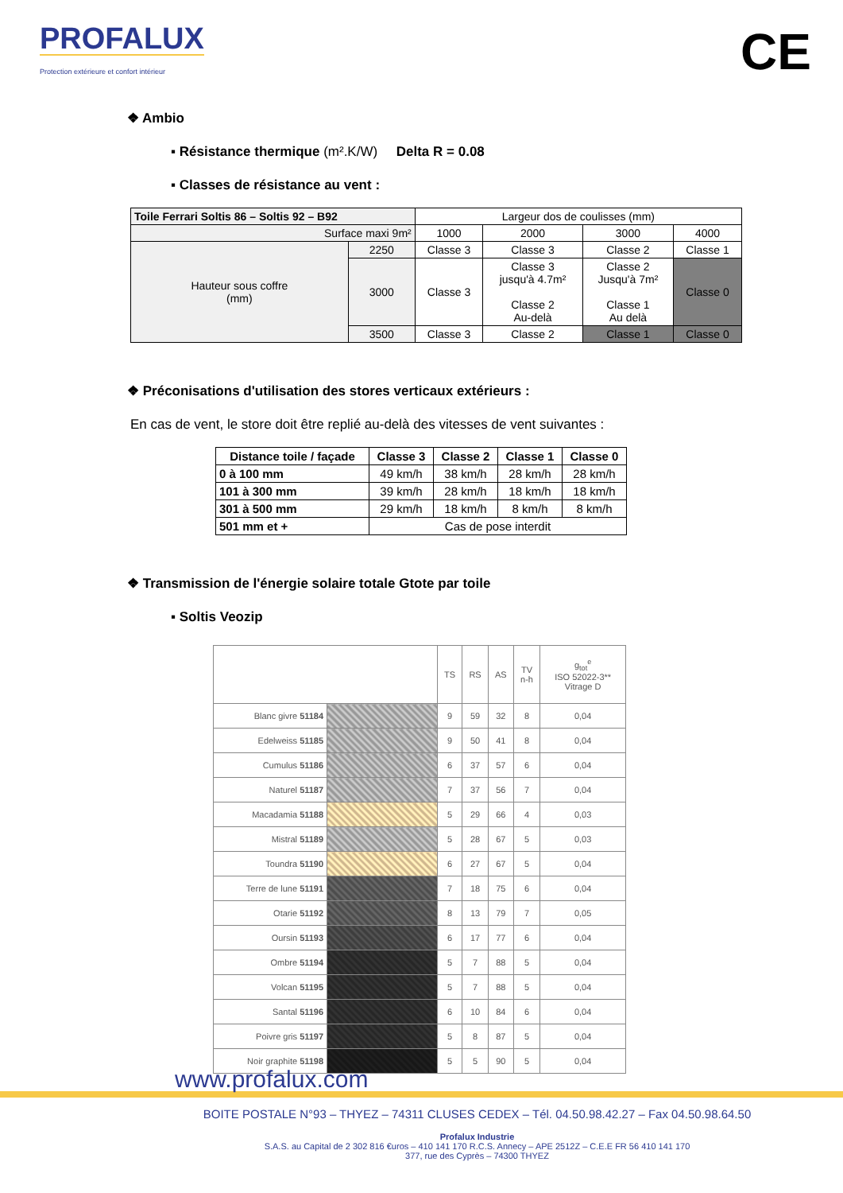PROFALUX
Protection extérieure et confort intérieur
CE
❖ Ambio
▪ Résistance thermique (m².K/W) Delta R = 0.08
▪ Classes de résistance au vent :
| Toile Ferrari Soltis 86 – Soltis 92 – B92 | | Largeur dos de coulisses (mm) | | | |
| Surface maxi 9m² | | 1000 | 2000 | 3000 | 4000 |
| Hauteur sous coffre (mm) | 2250 | Classe 3 | Classe 3 | Classe 2 | Classe 1 |
| | 3000 | Classe 3 | Classe 3 jusqu'à 4.7m² Classe 2 Au-delà | Classe 2 Jusqu'à 7m² Classe 1 Au delà | Classe 0 |
| | 3500 | Classe 3 | Classe 2 | Classe 1 | Classe 0 |
❖ Préconisations d'utilisation des stores verticaux extérieurs :
En cas de vent, le store doit être replié au-delà des vitesses de vent suivantes :
| Distance toile / façade | Classe 3 | Classe 2 | Classe 1 | Classe 0 |
| --- | --- | --- | --- | --- |
| 0 à 100 mm | 49 km/h | 38 km/h | 28 km/h | 28 km/h |
| 101 à 300 mm | 39 km/h | 28 km/h | 18 km/h | 18 km/h |
| 301 à 500 mm | 29 km/h | 18 km/h | 8 km/h | 8 km/h |
| 501 mm et + | Cas de pose interdit | | | |
❖ Transmission de l'énergie solaire totale Gtote par toile
▪ Soltis Veozip
| | | TS | RS | AS | TV n-h | g<sub>tot</sub><sup>e</sup> ISO 52022-3** Vitrage D |
| Blanc givre 51184 | | 9 | 59 | 32 | 8 | 0,04 |
| Edelweiss 51185 | | 9 | 50 | 41 | 8 | 0,04 |
| Cumulus 51186 | | 6 | 37 | 57 | 6 | 0,04 |
| Naturel 51187 | | 7 | 37 | 56 | 7 | 0,04 |
| Macadamia 51188 | | 5 | 29 | 66 | 4 | 0,03 |
| Mistral 51189 | | 5 | 28 | 67 | 5 | 0,03 |
| Toundra 51190 | | 6 | 27 | 67 | 5 | 0,04 |
| Terre de lune 51191 | | 7 | 18 | 75 | 6 | 0,04 |
| Otarie 51192 | | 8 | 13 | 79 | 7 | 0,05 |
| Oursin 51193 | | 6 | 17 | 77 | 6 | 0,04 |
| Ombre 51194 | | 5 | 7 | 88 | 5 | 0,04 |
| Volcan 51195 | | 5 | 7 | 88 | 5 | 0,04 |
| Santal 51196 | | 6 | 10 | 84 | 6 | 0,04 |
| Poivre gris 51197 | | 5 | 8 | 87 | 5 | 0,04 |
| Noir graphite 51198 | | 5 | 5 | 90 | 5 | 0,04 |
www.profalux.com
BOITE POSTALE N°93 – THYEZ – 74311 CLUSES CEDEX – Tél. 04.50.98.42.27 – Fax 04.50.98.64.50
Profalux Industrie
S.A.S. au Capital de 2 302 816 €uros – 410 141 170 R.C.S. Annecy – APE 2512Z – C.E.E FR 56 410 141 170
377, rue des Cyprès – 74300 THYEZ